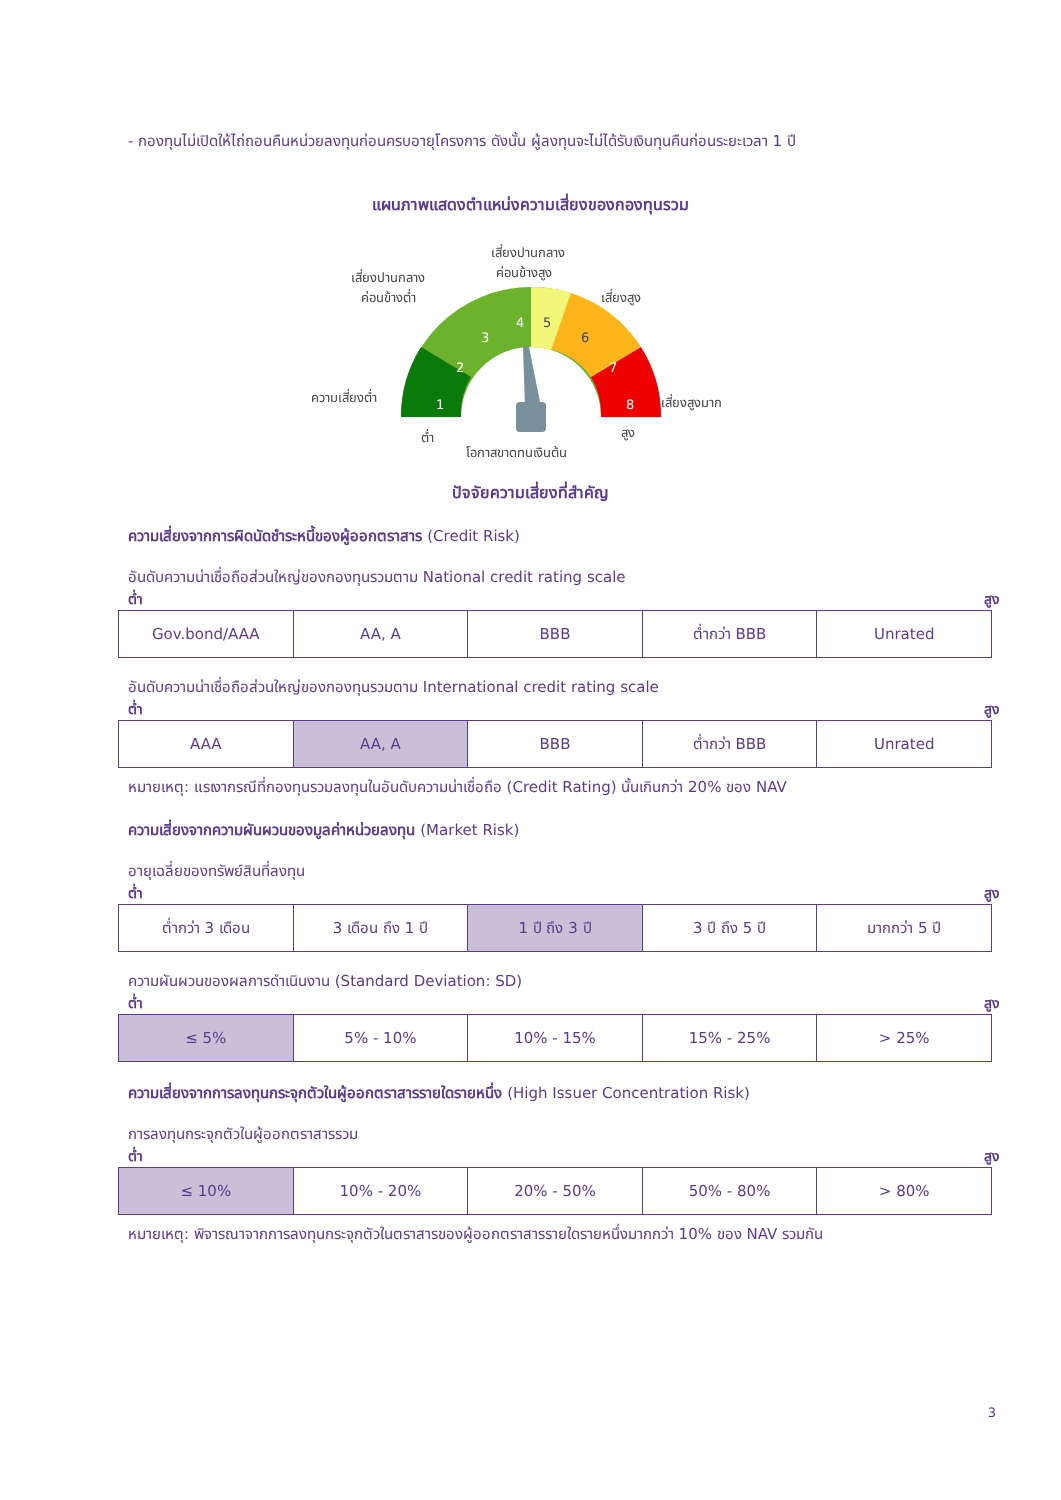- กองทุนไม่เปิดให้ไถ่ถอนคืนหน่วยลงทุนก่อนครบอายุโครงการ ดังนั้น ผู้ลงทุนจะไม่ได้รับเงินทุนคืนก่อนระยะเวลา 1 ปี
แผนภาพแสดงตำแหน่งความเสี่ยงของกองทุนรวม
เสี่ยงปานกลาง
ค่อนข้างสูง
เสี่ยงปานกลาง
ค่อนข้างต่ำ
เสี่ยงสูง
ความเสี่ยงต่ำ
เสี่ยงสูงมาก
1
2
3
4
5
6
7
8
ต่ำ
สูง
โอกาสขาดทุนเงินต้น
ปัจจัยความเสี่ยงที่สำคัญ
ความเสี่ยงจากการผิดนัดชำระหนี้ของผู้ออกตราสาร (Credit Risk)
อันดับความน่าเชื่อถือส่วนใหญ่ของกองทุนรวมตาม National credit rating scale
ต่ำ สูง
| Gov.bond/AAA | AA, A | BBB | ต่ำกว่า BBB | Unrated |
อันดับความน่าเชื่อถือส่วนใหญ่ของกองทุนรวมตาม International credit rating scale
ต่ำ สูง
| AAA | AA, A | BBB | ต่ำกว่า BBB | Unrated |
หมายเหตุ: แรเงากรณีที่กองทุนรวมลงทุนในอันดับความน่าเชื่อถือ (Credit Rating) นั้นเกินกว่า 20% ของ NAV
ความเสี่ยงจากความผันผวนของมูลค่าหน่วยลงทุน (Market Risk)
อายุเฉลี่ยของทรัพย์สินที่ลงทุน
ต่ำ สูง
| ต่ำกว่า 3 เดือน | 3 เดือน ถึง 1 ปี | 1 ปี ถึง 3 ปี | 3 ปี ถึง 5 ปี | มากกว่า 5 ปี |
ความผันผวนของผลการดำเนินงาน (Standard Deviation: SD)
ต่ำ สูง
| ≤ 5% | 5% - 10% | 10% - 15% | 15% - 25% | > 25% |
ความเสี่ยงจากการลงทุนกระจุกตัวในผู้ออกตราสารรายใดรายหนึ่ง (High Issuer Concentration Risk)
การลงทุนกระจุกตัวในผู้ออกตราสารรวม
ต่ำ สูง
| ≤ 10% | 10% - 20% | 20% - 50% | 50% - 80% | > 80% |
หมายเหตุ: พิจารณาจากการลงทุนกระจุกตัวในตราสารของผู้ออกตราสารรายใดรายหนึ่งมากกว่า 10% ของ NAV รวมกัน
3